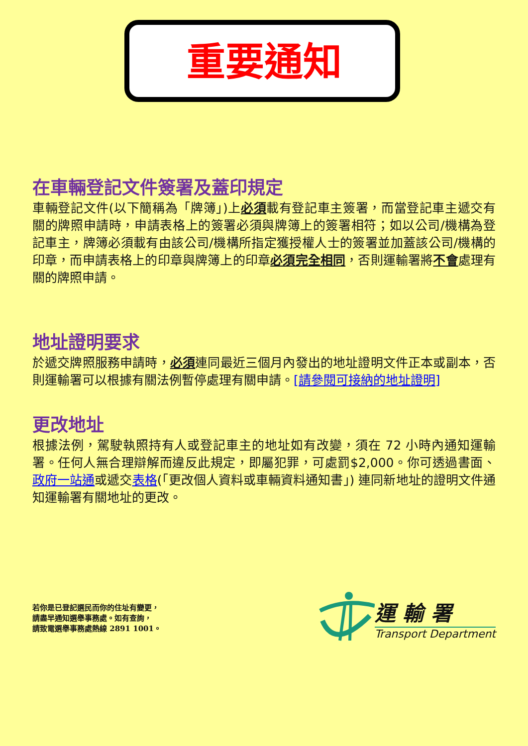重要通知
在車輛登記文件簽署及蓋印規定
車輛登記文件(以下簡稱為「牌簿」)上必須載有登記車主簽署，而當登記車主遞交有關的牌照申請時，申請表格上的簽署必須與牌簿上的簽署相符；如以公司/機構為登記車主，牌簿必須載有由該公司/機構所指定獲授權人士的簽署並加蓋該公司/機構的印章，而申請表格上的印章與牌簿上的印章必須完全相同，否則運輸署將不會處理有關的牌照申請。
地址證明要求
於遞交牌照服務申請時，必須連同最近三個月內發出的地址證明文件正本或副本，否則運輸署可以根據有關法例暫停處理有關申請。[請參閱可接納的地址證明]
更改地址
根據法例，駕駛執照持有人或登記車主的地址如有改變，須在 72 小時內通知運輸署。任何人無合理辯解而違反此規定，即屬犯罪，可處罰$2,000。你可透過書面、政府一站通或遞交表格(「更改個人資料或車輛資料通知書」) 連同新地址的證明文件通知運輸署有關地址的更改。
若你是已登記選民而你的住址有變更，
請盡早通知選舉事務處。如有查詢，
請致電選舉事務處熱線 2891 1001。
運 輸 署
Transport Department